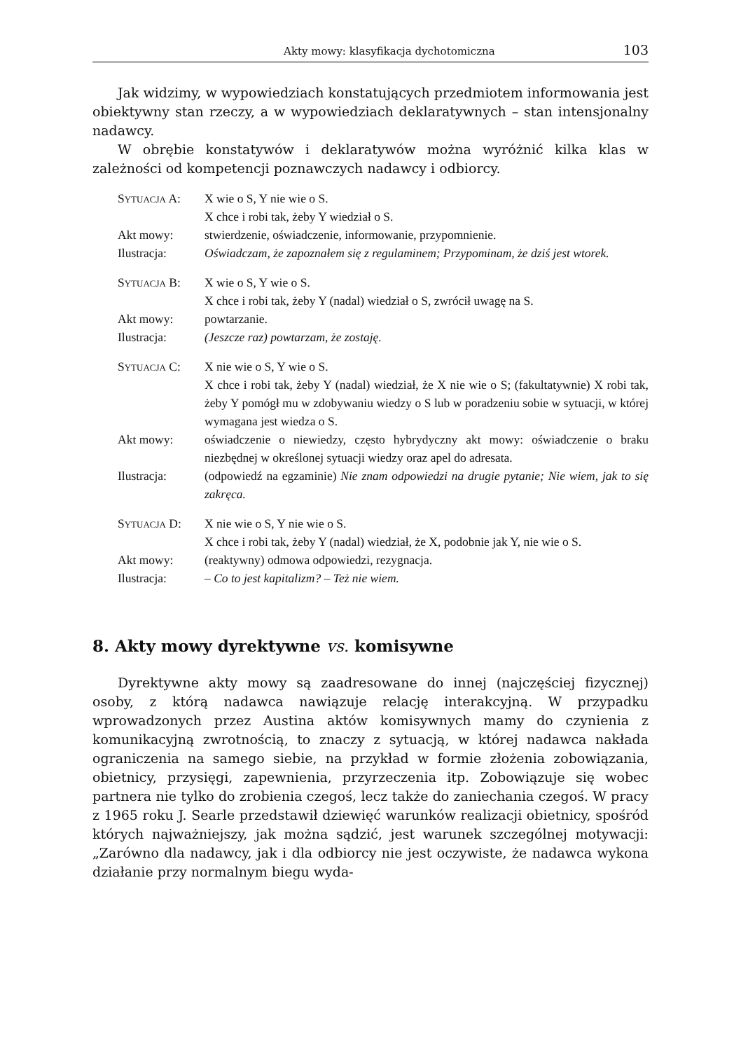Akty mowy: klasyfikacja dychotomiczna 103
Jak widzimy, w wypowiedziach konstatujących przedmiotem informowania jest obiektywny stan rzeczy, a w wypowiedziach deklaratywnych – stan intensjonalny nadawcy.
W obrębie konstatywów i deklaratywów można wyróżnić kilka klas w zależności od kompetencji poznawczych nadawcy i odbiorcy.
| S YTUACJA A: | X wie o S, Y nie wie o S. X chce i robi tak, żeby Y wiedział o S. |
| Akt mowy: | stwierdzenie, oświadczenie, informowanie, przypomnienie. |
| Ilustracja: | Oświadczam, że zapoznałem się z regulaminem; Przypominam, że dziś jest wtorek. |
| S YTUACJA B: | X wie o S, Y wie o S. X chce i robi tak, żeby Y (nadal) wiedział o S, zwrócił uwagę na S. |
| Akt mowy: | powtarzanie. |
| Ilustracja: | (Jeszcze raz) powtarzam, że zostaję. |
| S YTUACJA C: | X nie wie o S, Y wie o S. X chce i robi tak, żeby Y (nadal) wiedział, że X nie wie o S; (fakultatywnie) X robi tak, żeby Y pomógł mu w zdobywaniu wiedzy o S lub w poradzeniu sobie w sytuacji, w której wymagana jest wiedza o S. |
| Akt mowy: | oświadczenie o niewiedzy, często hybrydyczny akt mowy: oświadczenie o braku niezbędnej w określonej sytuacji wiedzy oraz apel do adresata. |
| Ilustracja: | (odpowiedź na egzaminie) Nie znam odpowiedzi na drugie pytanie; Nie wiem, jak to się zakręca. |
| S YTUACJA D: | X nie wie o S, Y nie wie o S. X chce i robi tak, żeby Y (nadal) wiedział, że X, podobnie jak Y, nie wie o S. |
| Akt mowy: | (reaktywny) odmowa odpowiedzi, rezygnacja. |
| Ilustracja: | – Co to jest kapitalizm? – Też nie wiem. |
8. Akty mowy dyrektywne vs. komisywne
Dyrektywne akty mowy są zaadresowane do innej (najczęściej fizycznej) osoby, z którą nadawca nawiązuje relację interakcyjną. W przypadku wprowadzonych przez Austina aktów komisywnych mamy do czynienia z komunikacyjną zwrotnością, to znaczy z sytuacją, w której nadawca nakłada ograniczenia na samego siebie, na przykład w formie złożenia zobowiązania, obietnicy, przysięgi, zapewnienia, przyrzeczenia itp. Zobowiązuje się wobec partnera nie tylko do zrobienia czegoś, lecz także do zaniechania czegoś. W pracy z 1965 roku J. Searle przedstawił dziewięć warunków realizacji obietnicy, spośród których najważniejszy, jak można sądzić, jest warunek szczególnej motywacji: „Zarówno dla nadawcy, jak i dla odbiorcy nie jest oczywiste, że nadawca wykona działanie przy normalnym biegu wyda-